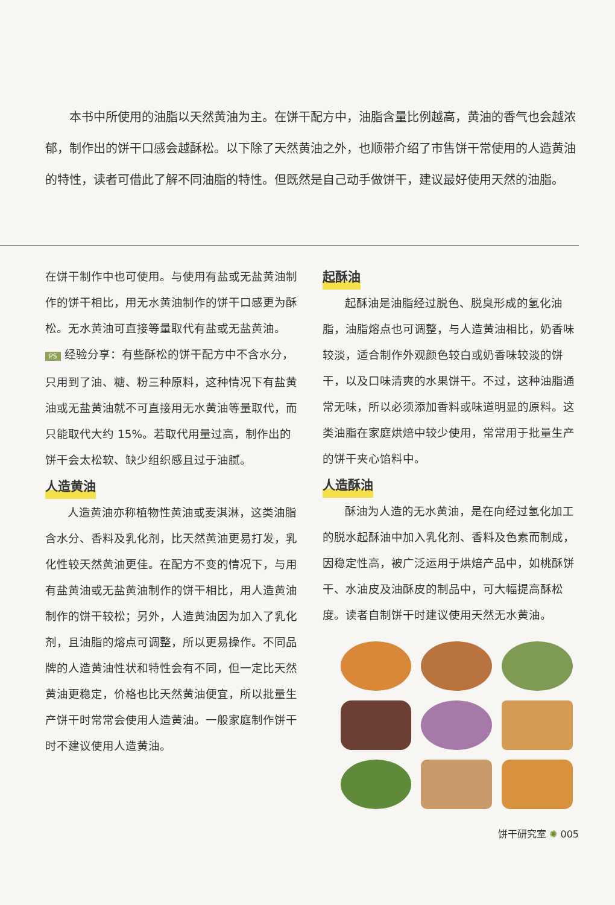本书中所使用的油脂以天然黄油为主。在饼干配方中，油脂含量比例越高，黄油的香气也会越浓郁，制作出的饼干口感会越酥松。以下除了天然黄油之外，也顺带介绍了市售饼干常使用的人造黄油的特性，读者可借此了解不同油脂的特性。但既然是自己动手做饼干，建议最好使用天然的油脂。
在饼干制作中也可使用。与使用有盐或无盐黄油制作的饼干相比，用无水黄油制作的饼干口感更为酥松。无水黄油可直接等量取代有盐或无盐黄油。
PS 经验分享：有些酥松的饼干配方中不含水分，只用到了油、糖、粉三种原料，这种情况下有盐黄油或无盐黄油就不可直接用无水黄油等量取代，而只能取代大约 15%。若取代用量过高，制作出的饼干会太松软、缺少组织感且过于油腻。
人造黄油
人造黄油亦称植物性黄油或麦淇淋，这类油脂含水分、香料及乳化剂，比天然黄油更易打发，乳化性较天然黄油更佳。在配方不变的情况下，与用有盐黄油或无盐黄油制作的饼干相比，用人造黄油制作的饼干较松；另外，人造黄油因为加入了乳化剂，且油脂的熔点可调整，所以更易操作。不同品牌的人造黄油性状和特性会有不同，但一定比天然黄油更稳定，价格也比天然黄油便宜，所以批量生产饼干时常常会使用人造黄油。一般家庭制作饼干时不建议使用人造黄油。
起酥油
起酥油是油脂经过脱色、脱臭形成的氢化油脂，油脂熔点也可调整，与人造黄油相比，奶香味较淡，适合制作外观颜色较白或奶香味较淡的饼干，以及口味清爽的水果饼干。不过，这种油脂通常无味，所以必须添加香料或味道明显的原料。这类油脂在家庭烘焙中较少使用，常常用于批量生产的饼干夹心馅料中。
人造酥油
酥油为人造的无水黄油，是在向经过氢化加工的脱水起酥油中加入乳化剂、香料及色素而制成，因稳定性高，被广泛运用于烘焙产品中，如桃酥饼干、水油皮及油酥皮的制品中，可大幅提高酥松度。读者自制饼干时建议使用天然无水黄油。
饼干研究室 ✺ 005